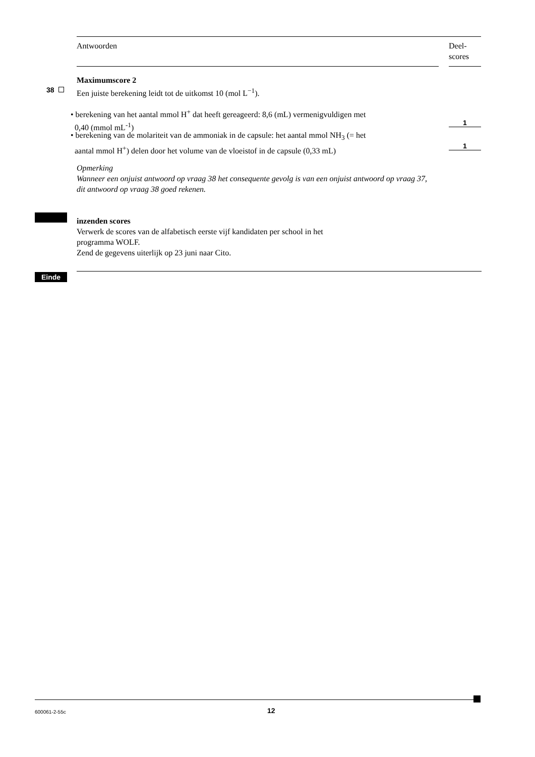Antwoorden
Deel-
scores
Maximumscore 2
38 Een juiste berekening leidt tot de uitkomst 10 (mol L<sup>−1</sup>).
• berekening van het aantal mmol H<sup>+</sup> dat heeft gereageerd: 8,6 (mL) vermenigvuldigen met
0,40 (mmol mL<sup>-1</sup>)
1
• berekening van de molariteit van de ammoniak in de capsule: het aantal mmol NH<sub>3</sub> (= het
aantal mmol H<sup>+</sup>) delen door het volume van de vloeistof in de capsule (0,33 mL)
1
Opmerking
Wanneer een onjuist antwoord op vraag 38 het consequente gevolg is van een onjuist antwoord op vraag 37, dit antwoord op vraag 38 goed rekenen.
inzenden scores
Verwerk de scores van de alfabetisch eerste vijf kandidaten per school in het
programma WOLF.
Zend de gegevens uiterlijk op 23 juni naar Cito.
Einde
600061-2-55c 12